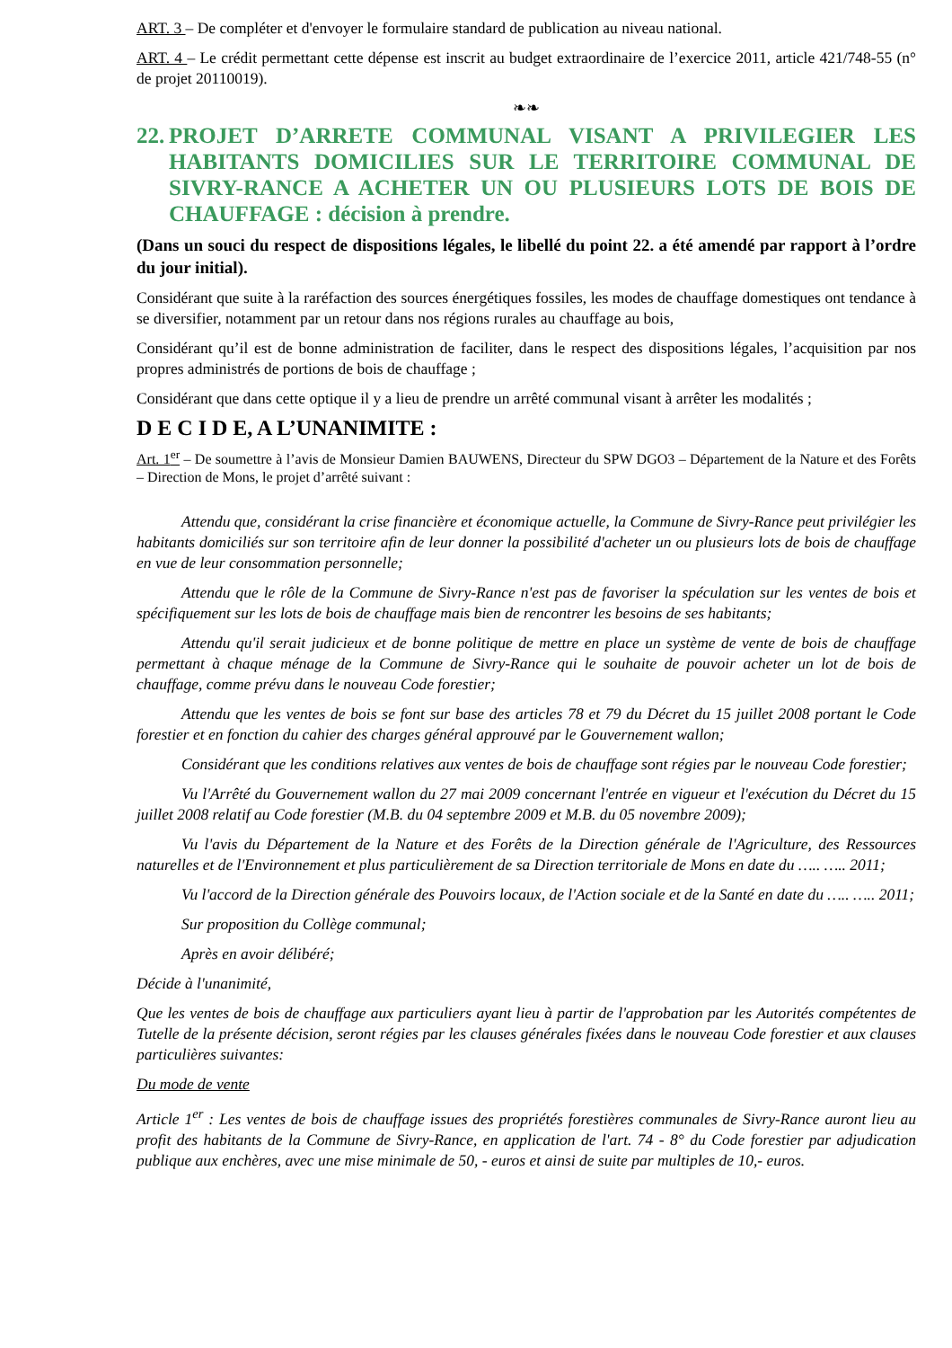ART. 3 – De compléter et d'envoyer le formulaire standard de publication au niveau national.
ART. 4 – Le crédit permettant cette dépense est inscrit au budget extraordinaire de l’exercice 2011, article 421/748-55 (n° de projet 20110019).
❧❧
22. PROJET D’ARRETE COMMUNAL VISANT A PRIVILEGIER LES HABITANTS DOMICILIES SUR LE TERRITOIRE COMMUNAL DE SIVRY-RANCE A ACHETER UN OU PLUSIEURS LOTS DE BOIS DE CHAUFFAGE : décision à prendre.
(Dans un souci du respect de dispositions légales, le libellé du point 22. a été amendé par rapport à l’ordre du jour initial).
Considérant que suite à la raréfaction des sources énergétiques fossiles, les modes de chauffage domestiques ont tendance à se diversifier, notamment par un retour dans nos régions rurales au chauffage au bois,
Considérant qu’il est de bonne administration de faciliter, dans le respect des dispositions légales, l’acquisition par nos propres administrés de portions de bois de chauffage ;
Considérant que dans cette optique il y a lieu de prendre un arrêté communal visant à arrêter les modalités ;
D E C I D E, A L’UNANIMITE :
Art. 1<sup>er</sup> – De soumettre à l’avis de Monsieur Damien BAUWENS, Directeur du SPW DGO3 – Département de la Nature et des Forêts – Direction de Mons, le projet d’arrêté suivant :
Attendu que, considérant la crise financière et économique actuelle, la Commune de Sivry-Rance peut privilégier les habitants domiciliés sur son territoire afin de leur donner la possibilité d'acheter un ou plusieurs lots de bois de chauffage en vue de leur consommation personnelle;
Attendu que le rôle de la Commune de Sivry-Rance n'est pas de favoriser la spéculation sur les ventes de bois et spécifiquement sur les lots de bois de chauffage mais bien de rencontrer les besoins de ses habitants;
Attendu qu'il serait judicieux et de bonne politique de mettre en place un système de vente de bois de chauffage permettant à chaque ménage de la Commune de Sivry-Rance qui le souhaite de pouvoir acheter un lot de bois de chauffage, comme prévu dans le nouveau Code forestier;
Attendu que les ventes de bois se font sur base des articles 78 et 79 du Décret du 15 juillet 2008 portant le Code forestier et en fonction du cahier des charges général approuvé par le Gouvernement wallon;
Considérant que les conditions relatives aux ventes de bois de chauffage sont régies par le nouveau Code forestier;
Vu l'Arrêté du Gouvernement wallon du 27 mai 2009 concernant l'entrée en vigueur et l'exécution du Décret du 15 juillet 2008 relatif au Code forestier (M.B. du 04 septembre 2009 et M.B. du 05 novembre 2009);
Vu l'avis du Département de la Nature et des Forêts de la Direction générale de l'Agriculture, des Ressources naturelles et de l'Environnement et plus particulièrement de sa Direction territoriale de Mons en date du ….. ….. 2011;
Vu l'accord de la Direction générale des Pouvoirs locaux, de l'Action sociale et de la Santé en date du ….. ….. 2011;
Sur proposition du Collège communal;
Après en avoir délibéré;
Décide à l'unanimité,
Que les ventes de bois de chauffage aux particuliers ayant lieu à partir de l'approbation par les Autorités compétentes de Tutelle de la présente décision, seront régies par les clauses générales fixées dans le nouveau Code forestier et aux clauses particulières suivantes:
Du mode de vente
Article 1<sup>er</sup> : Les ventes de bois de chauffage issues des propriétés forestières communales de Sivry-Rance auront lieu au profit des habitants de la Commune de Sivry-Rance, en application de l'art. 74 - 8° du Code forestier par adjudication publique aux enchères, avec une mise minimale de 50, - euros et ainsi de suite par multiples de 10,- euros.